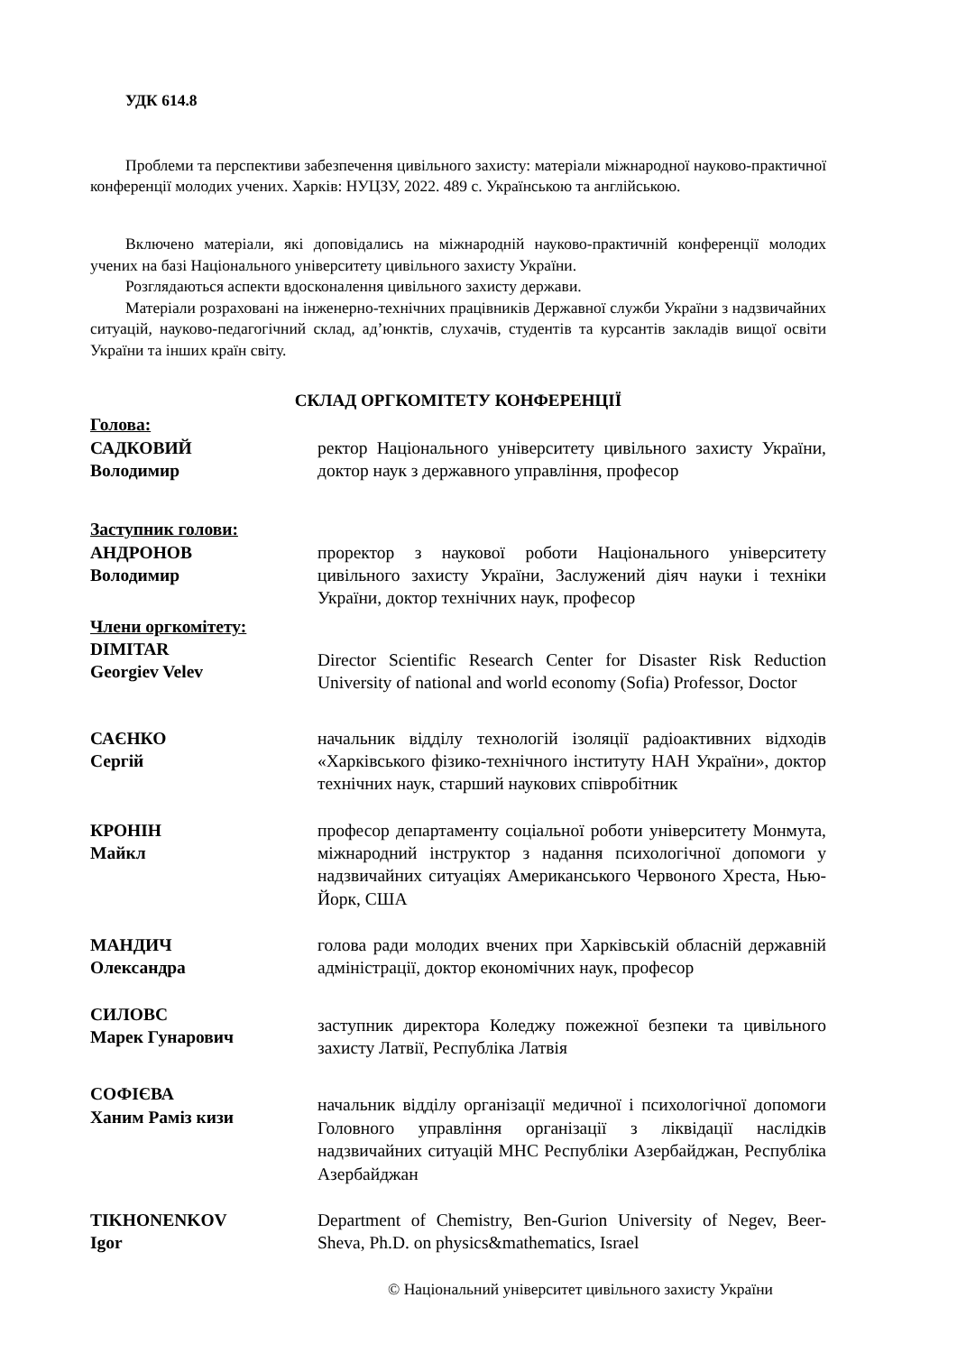УДК 614.8
Проблеми та перспективи забезпечення цивільного захисту: матеріали міжнародної науково-практичної конференції молодих учених. Харків: НУЦЗУ, 2022. 489 с. Українською та англійською.
Включено матеріали, які доповідались на міжнародній науково-практичній конференції молодих учених на базі Національного університету цивільного захисту України.
Розглядаються аспекти вдосконалення цивільного захисту держави.
Матеріали розраховані на інженерно-технічних працівників Державної служби України з надзвичайних ситуацій, науково-педагогічний склад, ад’юнктів, слухачів, студентів та курсантів закладів вищої освіти України та інших країн світу.
СКЛАД ОРГКОМІТЕТУ КОНФЕРЕНЦІЇ
Голова:
САДКОВИЙ
Володимир
ректор Національного університету цивільного захисту України, доктор наук з державного управління, професор
Заступник голови:
АНДРОНОВ
Володимир
проректор з наукової роботи Національного університету цивільного захисту України, Заслужений діяч науки і техніки України, доктор технічних наук, професор
Члени оргкомітету:
DIMITAR
Georgiev Velev
Director Scientific Research Center for Disaster Risk Reduction University of national and world economy (Sofia) Professor, Doctor
САЄНКО
Сергій
начальник відділу технологій ізоляції радіоактивних відходів «Харківського фізико-технічного інституту НАН України», доктор технічних наук, старший наукових співробітник
КРОНІН
Майкл
професор департаменту соціальної роботи університету Монмута, міжнародний інструктор з надання психологічної допомоги у надзвичайних ситуаціях Американського Червоного Хреста, Нью-Йорк, США
МАНДИЧ
Олександра
голова ради молодих вчених при Харківській обласній державній адміністрації, доктор економічних наук, професор
СИЛОВС
Марек Гунарович
заступник директора Коледжу пожежної безпеки та цивільного захисту Латвії, Республіка Латвія
СОФІЄВА
Ханим Раміз кизи
начальник відділу організації медичної і психологічної допомоги Головного управління організації з ліквідації наслідків надзвичайних ситуацій МНС Республіки Азербайджан, Республіка Азербайджан
TIKHONENKOV
Igor
Department of Chemistry, Ben-Gurion University of Negev, Beer-Sheva, Ph.D. on physics&mathematics, Israel
© Національний університет цивільного захисту України